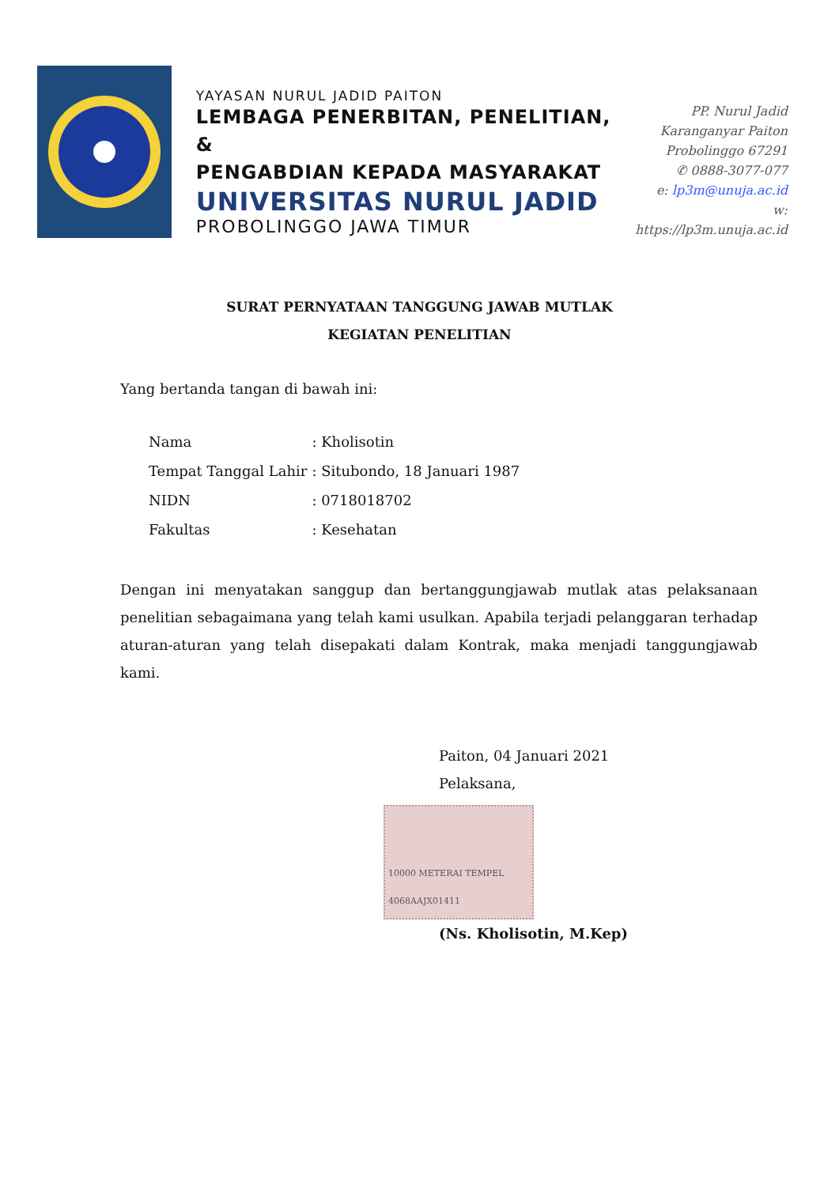YAYASAN NURUL JADID PAITON
LEMBAGA PENERBITAN, PENELITIAN, &
PENGABDIAN KEPADA MASYARAKAT
UNIVERSITAS NURUL JADID
PROBOLINGGO JAWA TIMUR
PP. Nurul Jadid
Karanganyar Paiton
Probolinggo 67291
✆ 0888-3077-077
e: lp3m@unuja.ac.id
w: https://lp3m.unuja.ac.id
SURAT PERNYATAAN TANGGUNG JAWAB MUTLAK
KEGIATAN PENELITIAN
Yang bertanda tangan di bawah ini:
| Nama | : Kholisotin |
| Tempat Tanggal Lahir | : Situbondo, 18 Januari 1987 |
| NIDN | : 0718018702 |
| Fakultas | : Kesehatan |
Dengan ini menyatakan sanggup dan bertanggungjawab mutlak atas pelaksanaan penelitian sebagaimana yang telah kami usulkan. Apabila terjadi pelanggaran terhadap aturan-aturan yang telah disepakati dalam Kontrak, maka menjadi tanggungjawab kami.
Paiton, 04 Januari 2021
Pelaksana,
10000 METERAI TEMPEL 4068AAJX01411
(Ns. Kholisotin, M.Kep)